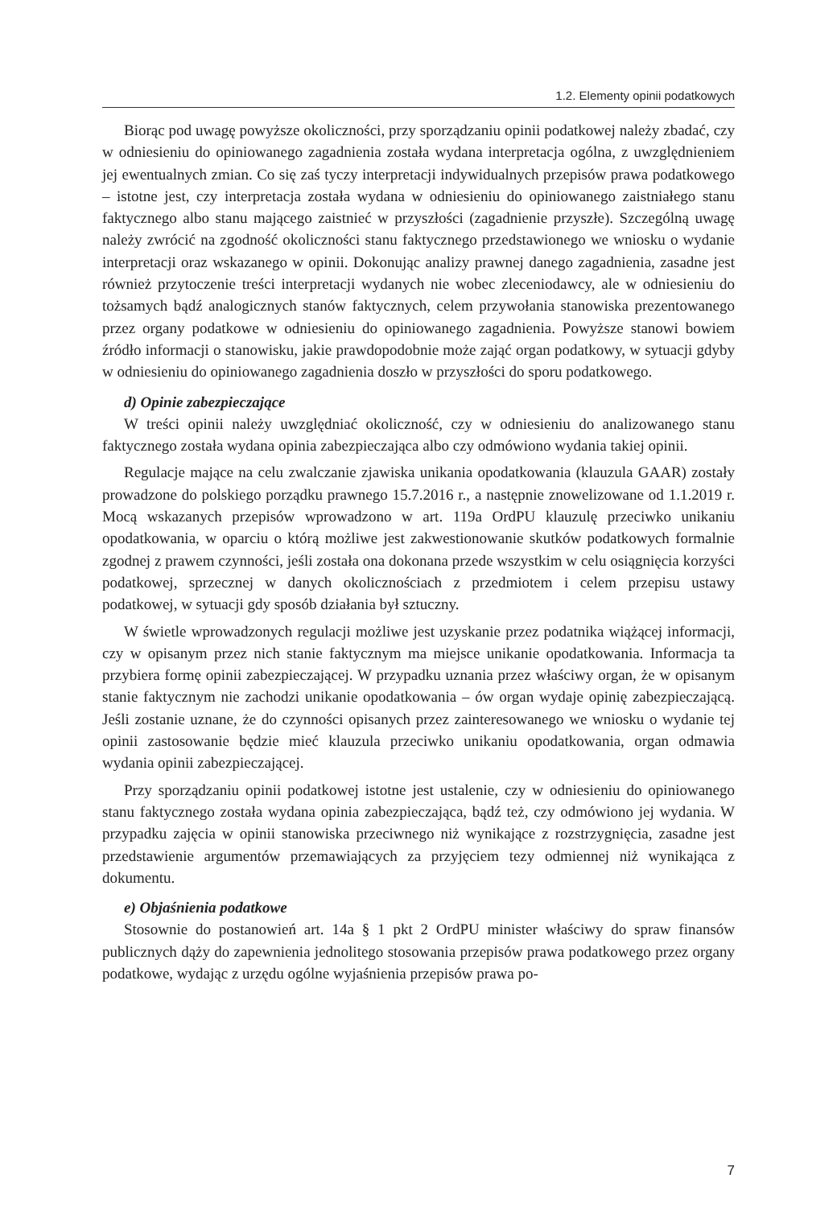1.2. Elementy opinii podatkowych
Biorąc pod uwagę powyższe okoliczności, przy sporządzaniu opinii podatkowej należy zbadać, czy w odniesieniu do opiniowanego zagadnienia została wydana interpretacja ogólna, z uwzględnieniem jej ewentualnych zmian. Co się zaś tyczy interpretacji indywidualnych przepisów prawa podatkowego – istotne jest, czy interpretacja została wydana w odniesieniu do opiniowanego zaistniałego stanu faktycznego albo stanu mającego zaistnieć w przyszłości (zagadnienie przyszłe). Szczególną uwagę należy zwrócić na zgodność okoliczności stanu faktycznego przedstawionego we wniosku o wydanie interpretacji oraz wskazanego w opinii. Dokonując analizy prawnej danego zagadnienia, zasadne jest również przytoczenie treści interpretacji wydanych nie wobec zleceniodawcy, ale w odniesieniu do tożsamych bądź analogicznych stanów faktycznych, celem przywołania stanowiska prezentowanego przez organy podatkowe w odniesieniu do opiniowanego zagadnienia. Powyższe stanowi bowiem źródło informacji o stanowisku, jakie prawdopodobnie może zająć organ podatkowy, w sytuacji gdyby w odniesieniu do opiniowanego zagadnienia doszło w przyszłości do sporu podatkowego.
d) Opinie zabezpieczające
W treści opinii należy uwzględniać okoliczność, czy w odniesieniu do analizowanego stanu faktycznego została wydana opinia zabezpieczająca albo czy odmówiono wydania takiej opinii.
Regulacje mające na celu zwalczanie zjawiska unikania opodatkowania (klauzula GAAR) zostały prowadzone do polskiego porządku prawnego 15.7.2016 r., a następnie znowelizowane od 1.1.2019 r. Mocą wskazanych przepisów wprowadzono w art. 119a OrdPU klauzulę przeciwko unikaniu opodatkowania, w oparciu o którą możliwe jest zakwestionowanie skutków podatkowych formalnie zgodnej z prawem czynności, jeśli została ona dokonana przede wszystkim w celu osiągnięcia korzyści podatkowej, sprzecznej w danych okolicznościach z przedmiotem i celem przepisu ustawy podatkowej, w sytuacji gdy sposób działania był sztuczny.
W świetle wprowadzonych regulacji możliwe jest uzyskanie przez podatnika wiążącej informacji, czy w opisanym przez nich stanie faktycznym ma miejsce unikanie opodatkowania. Informacja ta przybiera formę opinii zabezpieczającej. W przypadku uznania przez właściwy organ, że w opisanym stanie faktycznym nie zachodzi unikanie opodatkowania – ów organ wydaje opinię zabezpieczającą. Jeśli zostanie uznane, że do czynności opisanych przez zainteresowanego we wniosku o wydanie tej opinii zastosowanie będzie mieć klauzula przeciwko unikaniu opodatkowania, organ odmawia wydania opinii zabezpieczającej.
Przy sporządzaniu opinii podatkowej istotne jest ustalenie, czy w odniesieniu do opiniowanego stanu faktycznego została wydana opinia zabezpieczająca, bądź też, czy odmówiono jej wydania. W przypadku zajęcia w opinii stanowiska przeciwnego niż wynikające z rozstrzygnięcia, zasadne jest przedstawienie argumentów przemawiających za przyjęciem tezy odmiennej niż wynikająca z dokumentu.
e) Objaśnienia podatkowe
Stosownie do postanowień art. 14a § 1 pkt 2 OrdPU minister właściwy do spraw finansów publicznych dąży do zapewnienia jednolitego stosowania przepisów prawa podatkowego przez organy podatkowe, wydając z urzędu ogólne wyjaśnienia przepisów prawa po-
7